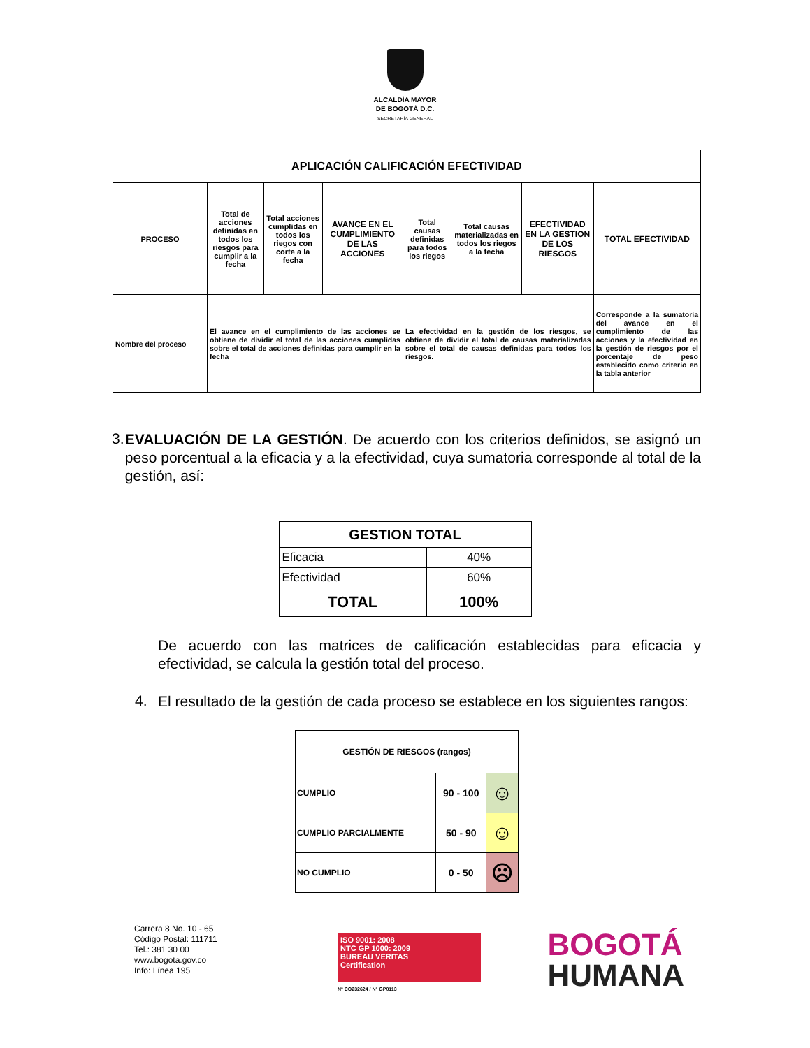ALCALDÍA MAYOR
DE BOGOTÁ D.C.
SECRETARÍA GENERAL
| APLICACIÓN CALIFICACIÓN EFECTIVIDAD | | | | | | | |
| --- | --- | --- | --- | --- | --- | --- | --- |
| PROCESO | Total de acciones definidas en todos los riesgos para cumplir a la fecha | Total acciones cumplidas en todos los riegos con corte a la fecha | AVANCE EN EL CUMPLIMIENTO DE LAS ACCIONES | Total causas definidas para todos los riegos | Total causas materializadas en todos los riegos a la fecha | EFECTIVIDAD EN LA GESTION DE LOS RIESGOS | TOTAL EFECTIVIDAD |
| Nombre del proceso | El avance en el cumplimiento de las acciones se obtiene de dividir el total de las acciones cumplidas sobre el total de acciones definidas para cumplir en la fecha | | | La efectividad en la gestión de los riesgos, se obtiene de dividir el total de causas materializadas sobre el total de causas definidas para todos los riesgos. | | | Corresponde a la sumatoria del avance en el cumplimiento de las acciones y la efectividad en la gestión de riesgos por el porcentaje de peso establecido como criterio en la tabla anterior |
3.
EVALUACIÓN DE LA GESTIÓN. De acuerdo con los criterios definidos, se asignó un peso porcentual a la eficacia y a la efectividad, cuya sumatoria corresponde al total de la gestión, así:
| GESTION TOTAL | |
| Eficacia | 40% |
| Efectividad | 60% |
| TOTAL | 100% |
De acuerdo con las matrices de calificación establecidas para eficacia y efectividad, se calcula la gestión total del proceso.
4.
El resultado de la gestión de cada proceso se establece en los siguientes rangos:
| GESTIÓN DE RIESGOS (rangos) | | |
| CUMPLIO | 90 - 100 | ☺ |
| CUMPLIO PARCIALMENTE | 50 - 90 | ☺ |
| NO CUMPLIO | 0 - 50 | ☹ |
Carrera 8 No. 10 - 65
Código Postal: 111711
Tel.: 381 30 00
www.bogota.gov.co
Info: Línea 195
ISO 9001: 2008
NTC GP 1000: 2009
BUREAU VERITAS
Certification
N° CO232624 / N° GP0113
BOGOTÁ
HUMANA